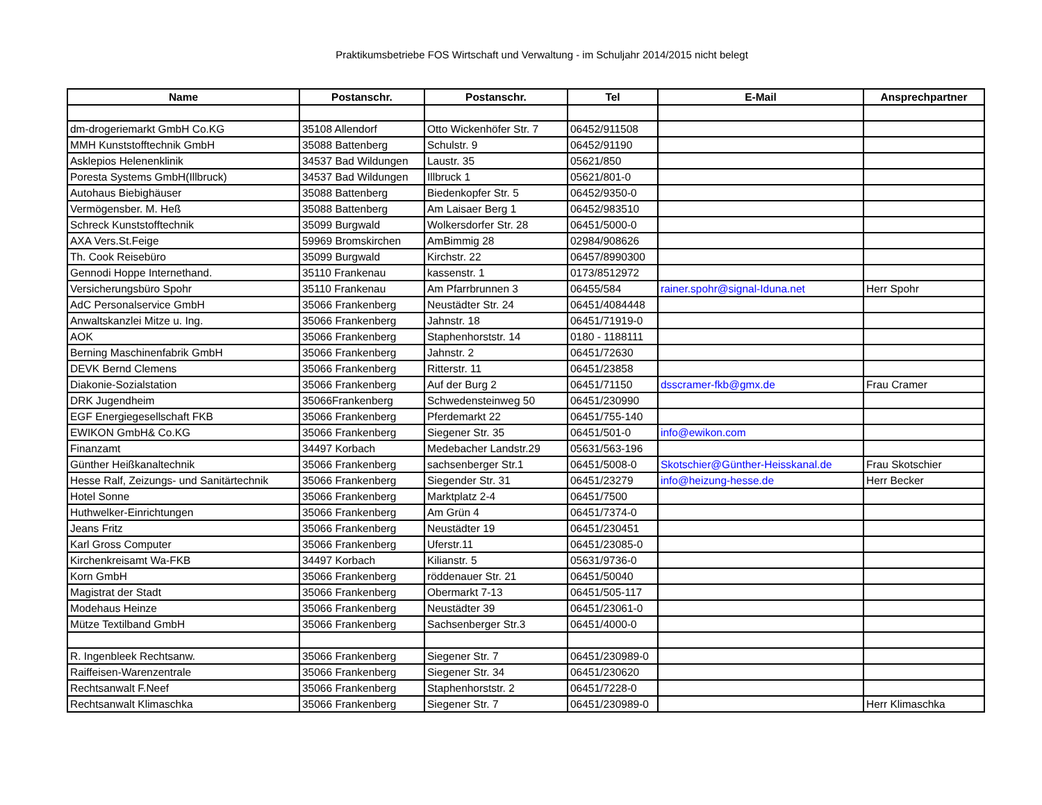Praktikumsbetriebe FOS Wirtschaft und Verwaltung - im Schuljahr 2014/2015 nicht belegt
| Name | Postanschr. | Postanschr. | Tel | E-Mail | Ansprechpartner |
| --- | --- | --- | --- | --- | --- |
| dm-drogeriemarkt GmbH Co.KG | 35108 Allendorf | Otto Wickenhöfer Str. 7 | 06452/911508 | | |
| MMH Kunststofftechnik GmbH | 35088 Battenberg | Schulstr. 9 | 06452/91190 | | |
| Asklepios Helenenklinik | 34537 Bad Wildungen | Laustr. 35 | 05621/850 | | |
| Poresta Systems GmbH(Illbruck) | 34537 Bad Wildungen | Illbruck 1 | 05621/801-0 | | |
| Autohaus Biebighäuser | 35088 Battenberg | Biedenkopfer Str. 5 | 06452/9350-0 | | |
| Vermögensber. M. Heß | 35088 Battenberg | Am Laisaer Berg 1 | 06452/983510 | | |
| Schreck Kunststofftechnik | 35099 Burgwald | Wolkersdorfer Str. 28 | 06451/5000-0 | | |
| AXA Vers.St.Feige | 59969 Bromskirchen | AmBimmig 28 | 02984/908626 | | |
| Th. Cook Reisebüro | 35099 Burgwald | Kirchstr. 22 | 06457/8990300 | | |
| Gennodi Hoppe Internethand. | 35110 Frankenau | kassenstr. 1 | 0173/8512972 | | |
| Versicherungsbüro Spohr | 35110 Frankenau | Am Pfarrbrunnen 3 | 06455/584 | rainer.spohr@signal-Iduna.net | Herr Spohr |
| AdC Personalservice GmbH | 35066 Frankenberg | Neustädter Str. 24 | 06451/4084448 | | |
| Anwaltskanzlei Mitze u. Ing. | 35066 Frankenberg | Jahnstr. 18 | 06451/71919-0 | | |
| AOK | 35066 Frankenberg | Staphenhorststr. 14 | 0180 - 1188111 | | |
| Berning Maschinenfabrik GmbH | 35066 Frankenberg | Jahnstr. 2 | 06451/72630 | | |
| DEVK Bernd Clemens | 35066 Frankenberg | Ritterstr. 11 | 06451/23858 | | |
| Diakonie-Sozialstation | 35066 Frankenberg | Auf der Burg 2 | 06451/71150 | dsscramer-fkb@gmx.de | Frau Cramer |
| DRK Jugendheim | 35066Frankenberg | Schwedensteinweg 50 | 06451/230990 | | |
| EGF Energiegesellschaft FKB | 35066 Frankenberg | Pferdemarkt 22 | 06451/755-140 | | |
| EWIKON GmbH& Co.KG | 35066 Frankenberg | Siegener Str. 35 | 06451/501-0 | info@ewikon.com | |
| Finanzamt | 34497 Korbach | Medebacher Landstr.29 | 05631/563-196 | | |
| Günther Heißkanaltechnik | 35066 Frankenberg | sachsenberger Str.1 | 06451/5008-0 | Skotschier@Günther-Heisskanal.de | Frau Skotschier |
| Hesse Ralf, Zeizungs- und Sanitärtechnik | 35066 Frankenberg | Siegender Str. 31 | 06451/23279 | info@heizung-hesse.de | Herr Becker |
| Hotel Sonne | 35066 Frankenberg | Marktplatz 2-4 | 06451/7500 | | |
| Huthwelker-Einrichtungen | 35066 Frankenberg | Am Grün 4 | 06451/7374-0 | | |
| Jeans Fritz | 35066 Frankenberg | Neustädter 19 | 06451/230451 | | |
| Karl Gross Computer | 35066 Frankenberg | Uferstr.11 | 06451/23085-0 | | |
| Kirchenkreisamt Wa-FKB | 34497 Korbach | Kilianstr. 5 | 05631/9736-0 | | |
| Korn GmbH | 35066 Frankenberg | röddenauer Str. 21 | 06451/50040 | | |
| Magistrat der Stadt | 35066 Frankenberg | Obermarkt 7-13 | 06451/505-117 | | |
| Modehaus Heinze | 35066 Frankenberg | Neustädter 39 | 06451/23061-0 | | |
| Mütze Textilband GmbH | 35066 Frankenberg | Sachsenberger Str.3 | 06451/4000-0 | | |
| R. Ingenbleek Rechtsanw. | 35066 Frankenberg | Siegener Str. 7 | 06451/230989-0 | | |
| Raiffeisen-Warenzentrale | 35066 Frankenberg | Siegener Str. 34 | 06451/230620 | | |
| Rechtsanwalt F.Neef | 35066 Frankenberg | Staphenhorststr. 2 | 06451/7228-0 | | |
| Rechtsanwalt Klimaschka | 35066 Frankenberg | Siegener Str. 7 | 06451/230989-0 | | Herr Klimaschka |